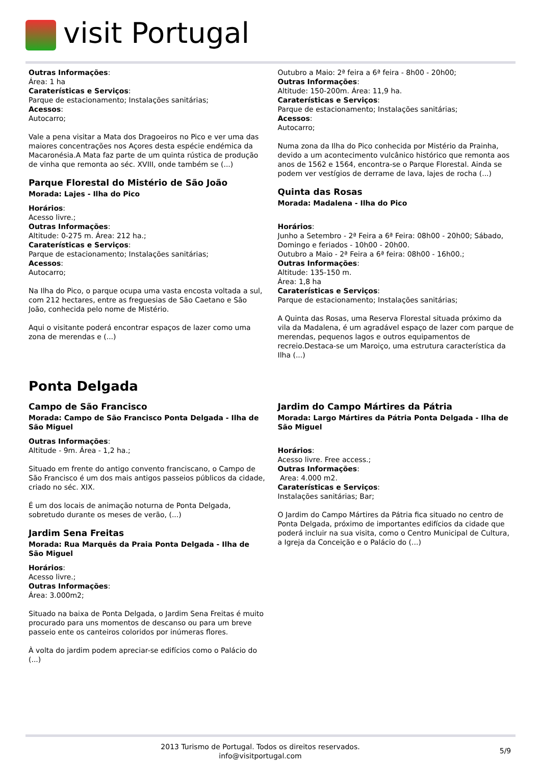visit Portugal
Outras Informações:
Área: 1 ha
Caraterísticas e Serviços:
Parque de estacionamento; Instalações sanitárias;
Acessos:
Autocarro;
Vale a pena visitar a Mata dos Dragoeiros no Pico e ver uma das maiores concentrações nos Açores desta espécie endémica da Macaronésia.A Mata faz parte de um quinta rústica de produção de vinha que remonta ao séc. XVIII, onde também se (...)
Parque Florestal do Mistério de São João
Morada: Lajes - Ilha do Pico
Horários:
Acesso livre.;
Outras Informações:
Altitude: 0-275 m. Área: 212 ha.;
Caraterísticas e Serviços:
Parque de estacionamento; Instalações sanitárias;
Acessos:
Autocarro;
Na Ilha do Pico, o parque ocupa uma vasta encosta voltada a sul, com 212 hectares, entre as freguesias de São Caetano e São João, conhecida pelo nome de Mistério.
Aqui o visitante poderá encontrar espaços de lazer como uma zona de merendas e (...)
Outubro a Maio: 2ª feira a 6ª feira - 8h00 - 20h00;
Outras Informações:
Altitude: 150-200m. Área: 11,9 ha.
Caraterísticas e Serviços:
Parque de estacionamento; Instalações sanitárias;
Acessos:
Autocarro;
Numa zona da Ilha do Pico conhecida por Mistério da Prainha, devido a um acontecimento vulcânico histórico que remonta aos anos de 1562 e 1564, encontra-se o Parque Florestal. Ainda se podem ver vestígios de derrame de lava, lajes de rocha (...)
Quinta das Rosas
Morada: Madalena - Ilha do Pico
Horários:
Junho a Setembro - 2ª Feira a 6ª Feira: 08h00 - 20h00; Sábado, Domingo e feriados - 10h00 - 20h00.
Outubro a Maio - 2ª Feira a 6ª feira: 08h00 - 16h00.;
Outras Informações:
Altitude: 135-150 m.
Área: 1,8 ha
Caraterísticas e Serviços:
Parque de estacionamento; Instalações sanitárias;
A Quinta das Rosas, uma Reserva Florestal situada próximo da vila da Madalena, é um agradável espaço de lazer com parque de merendas, pequenos lagos e outros equipamentos de recreio.Destaca-se um Maroiço, uma estrutura característica da Ilha (...)
Ponta Delgada
Campo de São Francisco
Morada: Campo de São Francisco Ponta Delgada - Ilha de São Miguel
Outras Informações:
Altitude - 9m. Área - 1,2 ha.;
Situado em frente do antigo convento franciscano, o Campo de São Francisco é um dos mais antigos passeios públicos da cidade, criado no séc. XIX.
É um dos locais de animação noturna de Ponta Delgada, sobretudo durante os meses de verão, (...)
Jardim Sena Freitas
Morada: Rua Marquês da Praia Ponta Delgada - Ilha de São Miguel
Horários:
Acesso livre.;
Outras Informações:
Área: 3.000m2;
Situado na baixa de Ponta Delgada, o Jardim Sena Freitas é muito procurado para uns momentos de descanso ou para um breve passeio ente os canteiros coloridos por inúmeras flores.
À volta do jardim podem apreciar-se edifícios como o Palácio do (...)
Jardim do Campo Mártires da Pátria
Morada: Largo Mártires da Pátria Ponta Delgada - Ilha de São Miguel
Horários:
Acesso livre. Free access.;
Outras Informações:
Area: 4.000 m2.
Caraterísticas e Serviços:
Instalações sanitárias; Bar;
O Jardim do Campo Mártires da Pátria fica situado no centro de Ponta Delgada, próximo de importantes edifícios da cidade que poderá incluir na sua visita, como o Centro Municipal de Cultura, a Igreja da Conceição e o Palácio do (...)
2013 Turismo de Portugal. Todos os direitos reservados.
info@visitportugal.com
5/9